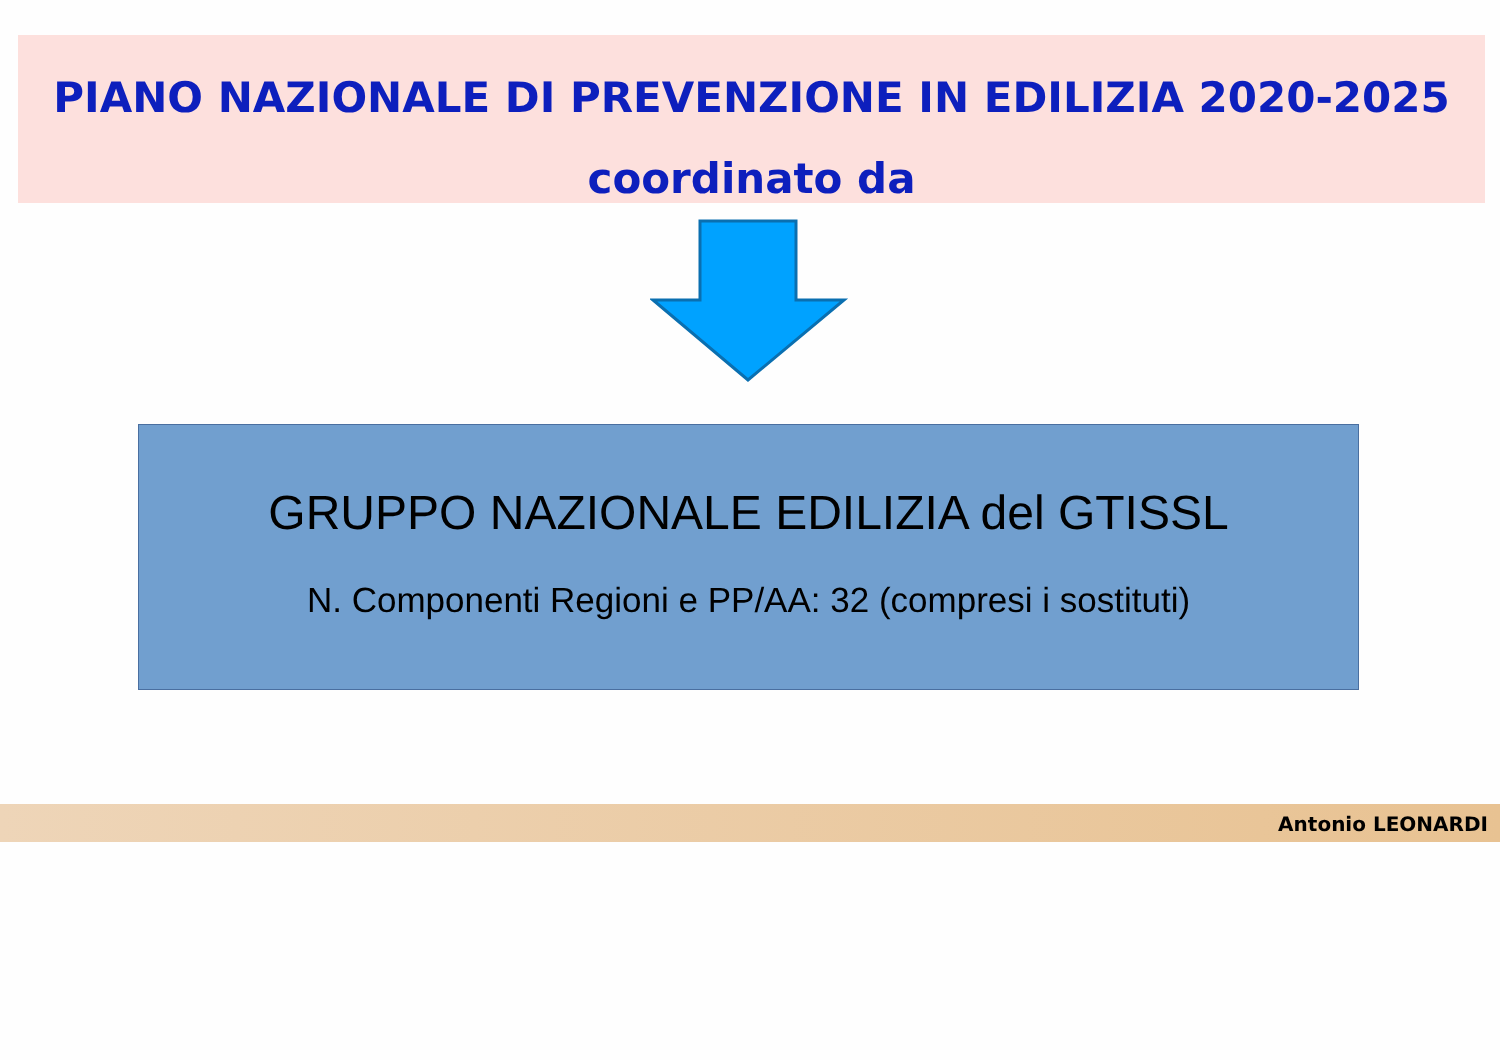PIANO NAZIONALE DI PREVENZIONE IN EDILIZIA 2020-2025
coordinato da
GRUPPO NAZIONALE EDILIZIA del GTISSL
N. Componenti Regioni e PP/AA: 32 (compresi i sostituti)
Antonio LEONARDI